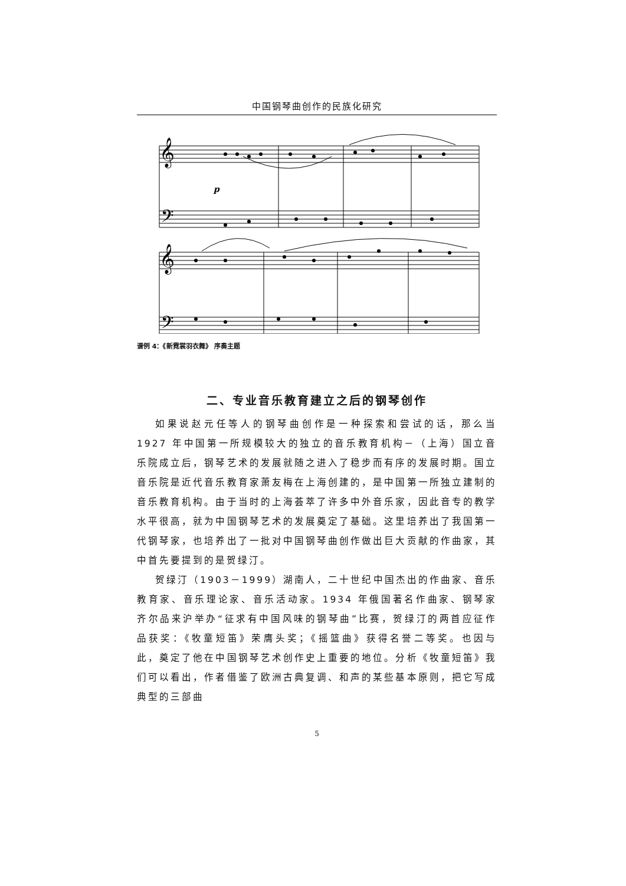中国钢琴曲创作的民族化研究
p
𝄞
𝄢
𝄞
𝄢
谱例 4：《新霓裳羽衣舞》 序奏主题
二、专业音乐教育建立之后的钢琴创作
如果说赵元任等人的钢琴曲创作是一种探索和尝试的话，那么当 1927 年中国第一所规模较大的独立的音乐教育机构－（上海）国立音乐院成立后，钢琴艺术的发展就随之进入了稳步而有序的发展时期。国立音乐院是近代音乐教育家萧友梅在上海创建的，是中国第一所独立建制的音乐教育机构。由于当时的上海荟萃了许多中外音乐家，因此音专的教学水平很高，就为中国钢琴艺术的发展奠定了基础。这里培养出了我国第一代钢琴家，也培养出了一批对中国钢琴曲创作做出巨大贡献的作曲家，其中首先要提到的是贺绿汀。
贺绿汀（1903－1999）湖南人，二十世纪中国杰出的作曲家、音乐教育家、音乐理论家、音乐活动家。1934 年俄国著名作曲家、钢琴家齐尔品来沪举办“征求有中国风味的钢琴曲”比赛，贺绿汀的两首应征作品获奖：《牧童短笛》荣膺头奖；《摇篮曲》获得名誉二等奖。也因与此，奠定了他在中国钢琴艺术创作史上重要的地位。分析《牧童短笛》我们可以看出，作者借鉴了欧洲古典复调、和声的某些基本原则，把它写成典型的三部曲
5